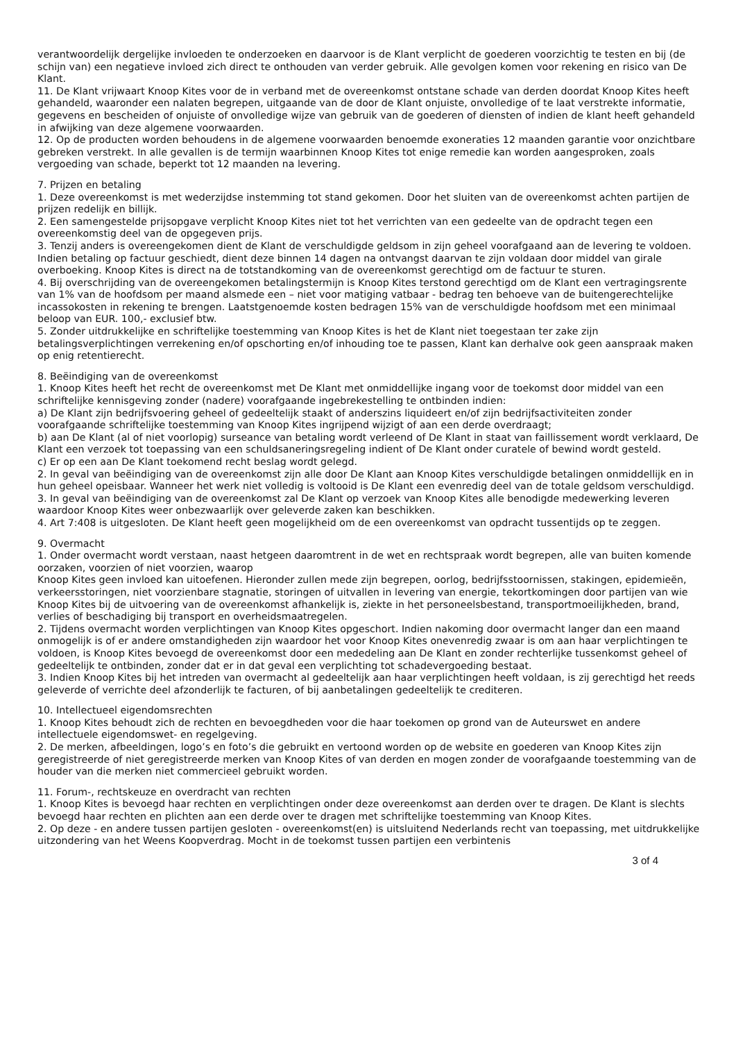verantwoordelijk dergelijke invloeden te onderzoeken en daarvoor is de Klant verplicht de goederen voorzichtig te testen en bij (de schijn van) een negatieve invloed zich direct te onthouden van verder gebruik. Alle gevolgen komen voor rekening en risico van De Klant.
11. De Klant vrijwaart Knoop Kites voor de in verband met de overeenkomst ontstane schade van derden doordat Knoop Kites heeft gehandeld, waaronder een nalaten begrepen, uitgaande van de door de Klant onjuiste, onvolledige of te laat verstrekte informatie, gegevens en bescheiden of onjuiste of onvolledige wijze van gebruik van de goederen of diensten of indien de klant heeft gehandeld in afwijking van deze algemene voorwaarden.
12. Op de producten worden behoudens in de algemene voorwaarden benoemde exoneraties 12 maanden garantie voor onzichtbare gebreken verstrekt. In alle gevallen is de termijn waarbinnen Knoop Kites tot enige remedie kan worden aangesproken, zoals vergoeding van schade, beperkt tot 12 maanden na levering.
7. Prijzen en betaling
1. Deze overeenkomst is met wederzijdse instemming tot stand gekomen. Door het sluiten van de overeenkomst achten partijen de prijzen redelijk en billijk.
2. Een samengestelde prijsopgave verplicht Knoop Kites niet tot het verrichten van een gedeelte van de opdracht tegen een overeenkomstig deel van de opgegeven prijs.
3. Tenzij anders is overeengekomen dient de Klant de verschuldigde geldsom in zijn geheel voorafgaand aan de levering te voldoen. Indien betaling op factuur geschiedt, dient deze binnen 14 dagen na ontvangst daarvan te zijn voldaan door middel van girale overboeking. Knoop Kites is direct na de totstandkoming van de overeenkomst gerechtigd om de factuur te sturen.
4. Bij overschrijding van de overeengekomen betalingstermijn is Knoop Kites terstond gerechtigd om de Klant een vertragingsrente van 1% van de hoofdsom per maand alsmede een – niet voor matiging vatbaar - bedrag ten behoeve van de buitengerechtelijke incassokosten in rekening te brengen. Laatstgenoemde kosten bedragen 15% van de verschuldigde hoofdsom met een minimaal beloop van EUR. 100,- exclusief btw.
5. Zonder uitdrukkelijke en schriftelijke toestemming van Knoop Kites is het de Klant niet toegestaan ter zake zijn betalingsverplichtingen verrekening en/of opschorting en/of inhouding toe te passen, Klant kan derhalve ook geen aanspraak maken op enig retentierecht.
8. Beëindiging van de overeenkomst
1. Knoop Kites heeft het recht de overeenkomst met De Klant met onmiddellijke ingang voor de toekomst door middel van een schriftelijke kennisgeving zonder (nadere) voorafgaande ingebrekestelling te ontbinden indien:
a) De Klant zijn bedrijfsvoering geheel of gedeeltelijk staakt of anderszins liquideert en/of zijn bedrijfsactiviteiten zonder voorafgaande schriftelijke toestemming van Knoop Kites ingrijpend wijzigt of aan een derde overdraagt;
b) aan De Klant (al of niet voorlopig) surseance van betaling wordt verleend of De Klant in staat van faillissement wordt verklaard, De Klant een verzoek tot toepassing van een schuldsaneringsregeling indient of De Klant onder curatele of bewind wordt gesteld.
c) Er op een aan De Klant toekomend recht beslag wordt gelegd.
2. In geval van beëindiging van de overeenkomst zijn alle door De Klant aan Knoop Kites verschuldigde betalingen onmiddellijk en in hun geheel opeisbaar. Wanneer het werk niet volledig is voltooid is De Klant een evenredig deel van de totale geldsom verschuldigd.
3. In geval van beëindiging van de overeenkomst zal De Klant op verzoek van Knoop Kites alle benodigde medewerking leveren waardoor Knoop Kites weer onbezwaarlijk over geleverde zaken kan beschikken.
4. Art 7:408 is uitgesloten. De Klant heeft geen mogelijkheid om de een overeenkomst van opdracht tussentijds op te zeggen.
9. Overmacht
1. Onder overmacht wordt verstaan, naast hetgeen daaromtrent in de wet en rechtspraak wordt begrepen, alle van buiten komende oorzaken, voorzien of niet voorzien, waarop
Knoop Kites geen invloed kan uitoefenen. Hieronder zullen mede zijn begrepen, oorlog, bedrijfsstoornissen, stakingen, epidemieën, verkeersstoringen, niet voorzienbare stagnatie, storingen of uitvallen in levering van energie, tekortkomingen door partijen van wie Knoop Kites bij de uitvoering van de overeenkomst afhankelijk is, ziekte in het personeelsbestand, transportmoeilijkheden, brand, verlies of beschadiging bij transport en overheidsmaatregelen.
2. Tijdens overmacht worden verplichtingen van Knoop Kites opgeschort. Indien nakoming door overmacht langer dan een maand onmogelijk is of er andere omstandigheden zijn waardoor het voor Knoop Kites onevenredig zwaar is om aan haar verplichtingen te voldoen, is Knoop Kites bevoegd de overeenkomst door een mededeling aan De Klant en zonder rechterlijke tussenkomst geheel of gedeeltelijk te ontbinden, zonder dat er in dat geval een verplichting tot schadevergoeding bestaat.
3. Indien Knoop Kites bij het intreden van overmacht al gedeeltelijk aan haar verplichtingen heeft voldaan, is zij gerechtigd het reeds geleverde of verrichte deel afzonderlijk te facturen, of bij aanbetalingen gedeeltelijk te crediteren.
10. Intellectueel eigendomsrechten
1. Knoop Kites behoudt zich de rechten en bevoegdheden voor die haar toekomen op grond van de Auteurswet en andere intellectuele eigendomswet- en regelgeving.
2. De merken, afbeeldingen, logo’s en foto’s die gebruikt en vertoond worden op de website en goederen van Knoop Kites zijn geregistreerde of niet geregistreerde merken van Knoop Kites of van derden en mogen zonder de voorafgaande toestemming van de houder van die merken niet commercieel gebruikt worden.
11. Forum-, rechtskeuze en overdracht van rechten
1. Knoop Kites is bevoegd haar rechten en verplichtingen onder deze overeenkomst aan derden over te dragen. De Klant is slechts bevoegd haar rechten en plichten aan een derde over te dragen met schriftelijke toestemming van Knoop Kites.
2. Op deze - en andere tussen partijen gesloten - overeenkomst(en) is uitsluitend Nederlands recht van toepassing, met uitdrukkelijke uitzondering van het Weens Koopverdrag. Mocht in de toekomst tussen partijen een verbintenis
3 of 4